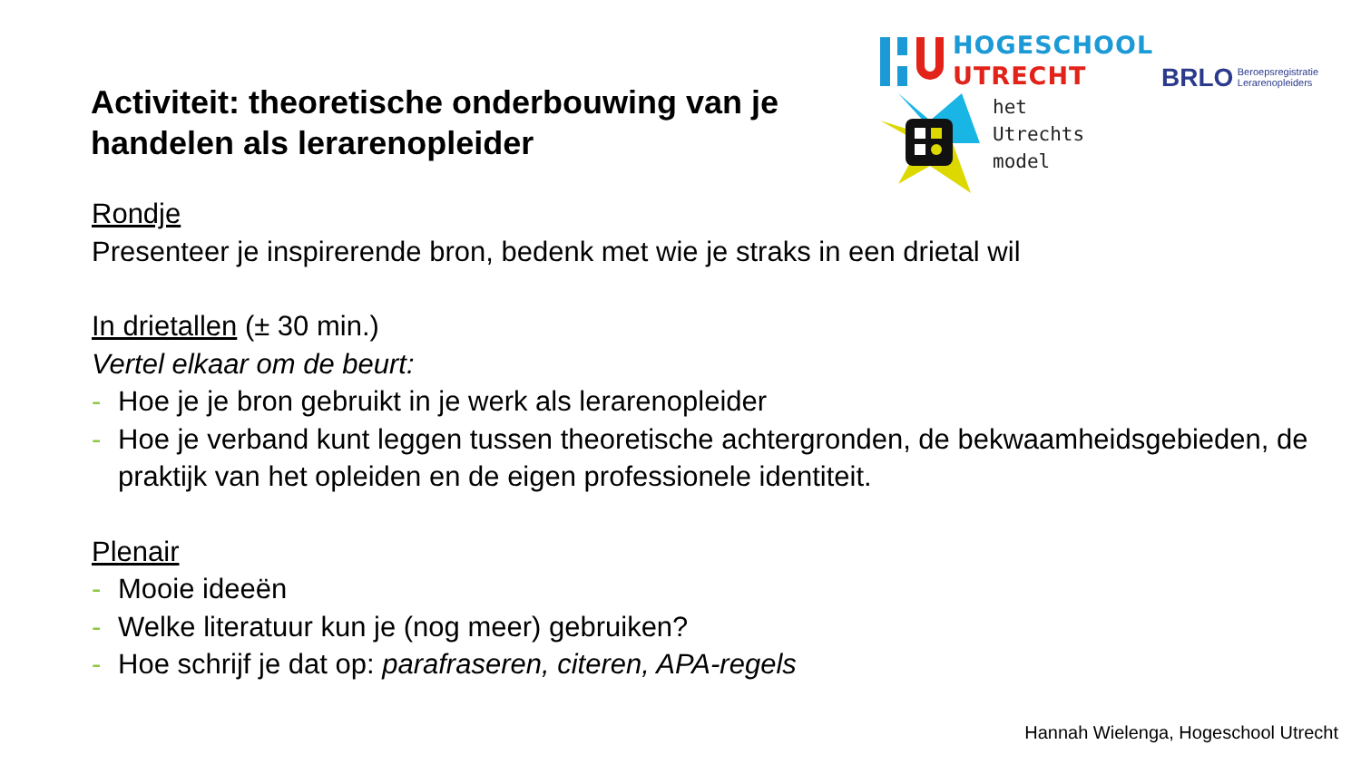HOGESCHOOL
UTRECHT
BRLO Beroepsregistratie
Lerarenopleiders
het
Utrechts
model
Activiteit: theoretische onderbouwing van je handelen als lerarenopleider
Rondje
Presenteer je inspirerende bron, bedenk met wie je straks in een drietal wil
In drietallen (± 30 min.)
Vertel elkaar om de beurt:
- Hoe je je bron gebruikt in je werk als lerarenopleider
- Hoe je verband kunt leggen tussen theoretische achtergronden, de bekwaamheidsgebieden, de praktijk van het opleiden en de eigen professionele identiteit.
Plenair
- Mooie ideeën
- Welke literatuur kun je (nog meer) gebruiken?
- Hoe schrijf je dat op: parafraseren, citeren, APA-regels
Hannah Wielenga, Hogeschool Utrecht